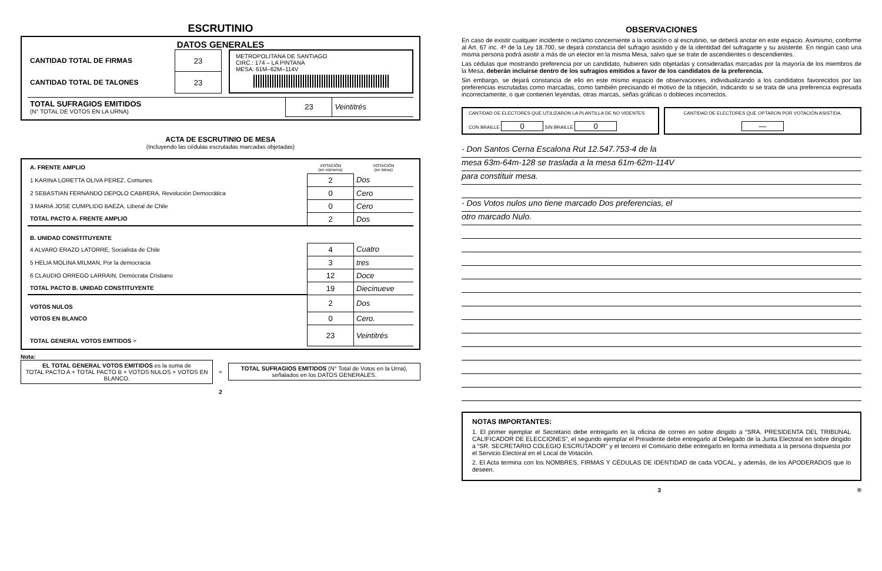ESCRUTINIO
DATOS GENERALES
| CANTIDAD TOTAL DE FIRMAS | 23 |
| CANTIDAD TOTAL DE TALONES | 23 |
METROPOLITANA DE SANTIAGO
CIRC.: 174 – LA PINTANA
MESA: 61M–62M–114V
| TOTAL SUFRAGIOS EMITIDOS (N° TOTAL DE VOTOS EN LA URNA) | 23 | Veintitrés |
ACTA DE ESCRUTINIO DE MESA
(Incluyendo las cédulas escrutadas marcadas objetadas)
| A. FRENTE AMPLIO | VOTACIÓN (en números) | VOTACIÓN (en letras) |
| 1 KARINA LORETTA OLIVA PEREZ, Comunes | 2 | Dos |
| 2 SEBASTIAN FERNANDO DEPOLO CABRERA, Revolución Democrática | 0 | Cero |
| 3 MARIA JOSE CUMPLIDO BAEZA, Liberal de Chile | 0 | Cero |
| TOTAL PACTO A. FRENTE AMPLIO | 2 | Dos |
| B. UNIDAD CONSTITUYENTE | | |
| 4 ALVARO ERAZO LATORRE, Socialista de Chile | 4 | Cuatro |
| 5 HELIA MOLINA MILMAN, Por la democracia | 3 | tres |
| 6 CLAUDIO ORREGO LARRAIN, Demócrata Cristiano | 12 | Doce |
| TOTAL PACTO B. UNIDAD CONSTITUYENTE | 19 | Diecinueve |
| VOTOS NULOS | 2 | Dos |
| VOTOS EN BLANCO | 0 | Cero. |
| TOTAL GENERAL VOTOS EMITIDOS = | 23 | Veintitrés |
Nota:
EL TOTAL GENERAL VOTOS EMITIDOS es la suma de
TOTAL PACTO A + TOTAL PACTO B + VOTOS NULOS + VOTOS EN BLANCO.
=
TOTAL SUFRAGIOS EMITIDOS (N° Total de Votos en la Urna),
señalados en los DATOS GENERALES.
2
OBSERVACIONES
En caso de existir cualquier incidente o reclamo concerniente a la votación o al escrutinio, se deberá anotar en este espacio. Asimismo, conforme al Art. 67 inc. 4º de la Ley 18.700, se dejará constancia del sufragio asistido y de la identidad del sufragante y su asistente. En ningún caso una misma persona podrá asistir a más de un elector en la misma Mesa, salvo que se trate de ascendientes o descendientes.
Las cédulas que mostrando preferencia por un candidato, hubieren sido objetadas y consideradas marcadas por la mayoría de los miembros de la Mesa, deberán incluirse dentro de los sufragios emitidos a favor de los candidatos de la preferencia.
Sin embargo, se dejará constancia de ello en este mismo espacio de observaciones, individualizando a los candidatos favorecidos por las preferencias escrutadas como marcadas, como también precisando el motivo de la objeción, indicando si se trata de una preferencia expresada incorrectamente, o que contienen leyendas, otras marcas, señas gráficas o dobleces incorrectos.
CANTIDAD DE ELECTORES QUE UTILIZARON LA PLANTILLA DE NO VIDENTES
CON BRAILLE 0 SIN BRAILLE 0
CANTIDAD DE ELECTORES QUE OPTARON POR VOTACIÓN ASISTIDA.
—
- Don Santos Cerna Escalona Rut 12.547.753-4 de la
mesa 63m-64m-128 se traslada a la mesa 61m-62m-114V
para constituir mesa.
- Dos Votos nulos uno tiene marcado Dos preferencias, el
otro marcado Nulo.
NOTAS IMPORTANTES:
1. El primer ejemplar el Secretario debe entregarlo en la oficina de correo en sobre dirigido a “SRA. PRESIDENTA DEL TRIBUNAL CALIFICADOR DE ELECCIONES”, el segundo ejemplar el Presidente debe entregarlo al Delegado de la Junta Electoral en sobre dirigido a “SR. SECRETARIO COLEGIO ESCRUTADOR” y el tercero el Comisario debe entregarlo en forma inmediata a la persona dispuesta por el Servicio Electoral en el Local de Votación.
2. El Acta termina con los NOMBRES, FIRMAS Y CÉDULAS DE IDENTIDAD de cada VOCAL, y además, de los APODERADOS que lo deseen.
3 ®